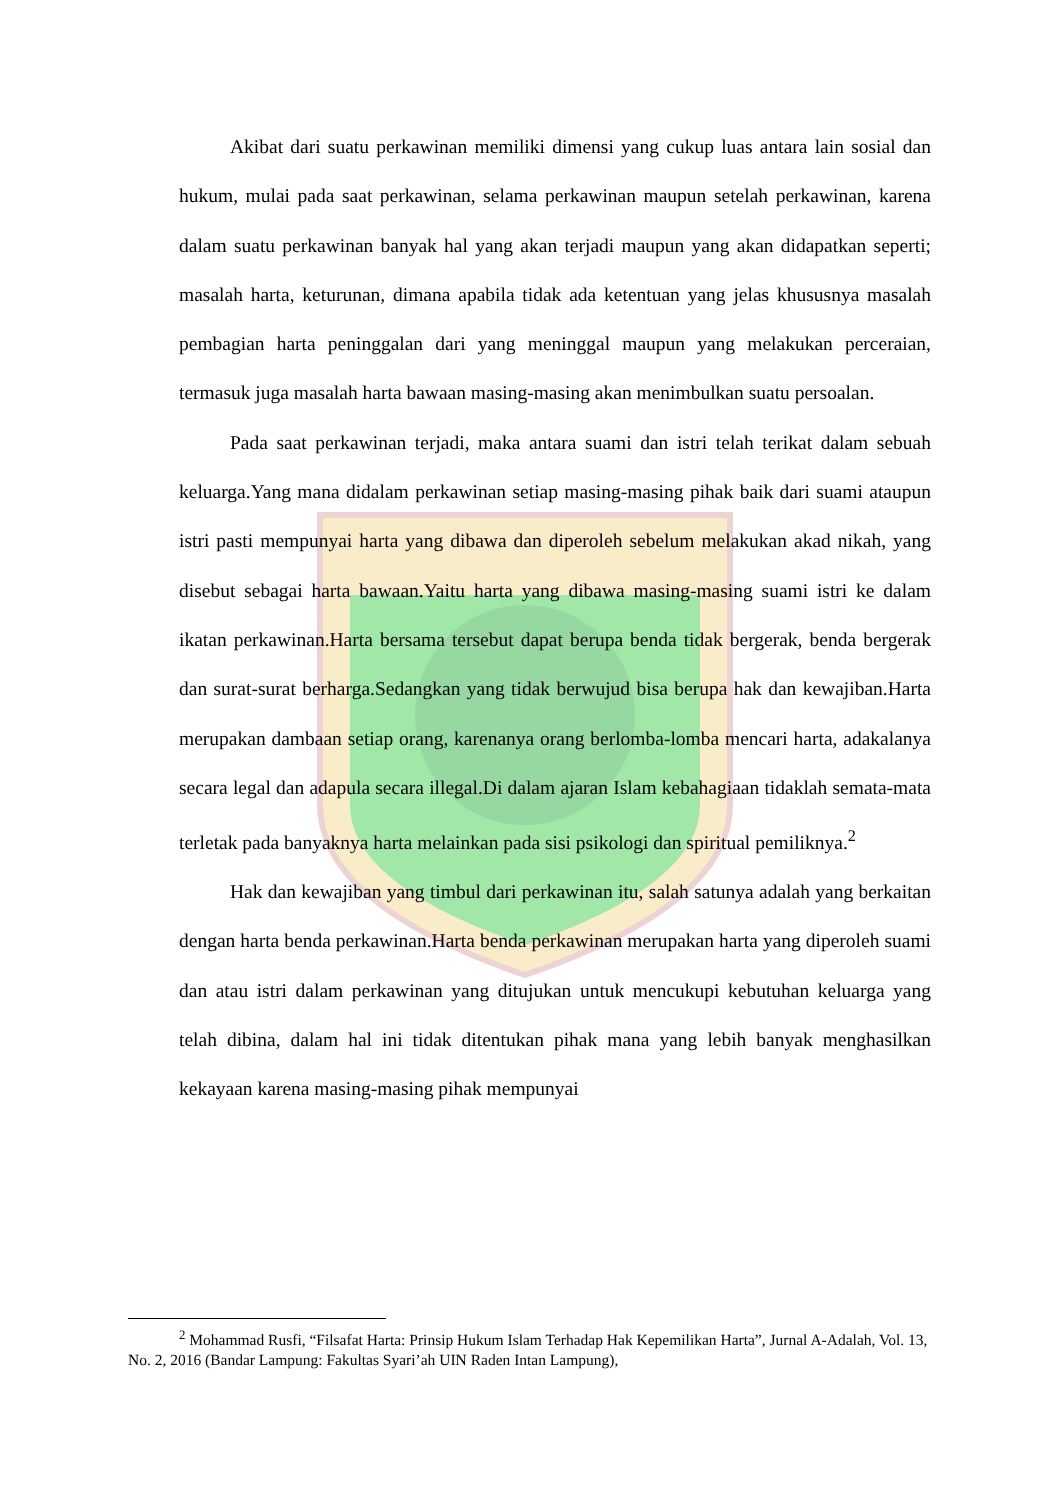Akibat dari suatu perkawinan memiliki dimensi yang cukup luas antara lain sosial dan hukum, mulai pada saat perkawinan, selama perkawinan maupun setelah perkawinan, karena dalam suatu perkawinan banyak hal yang akan terjadi maupun yang akan didapatkan seperti; masalah harta, keturunan, dimana apabila tidak ada ketentuan yang jelas khususnya masalah pembagian harta peninggalan dari yang meninggal maupun yang melakukan perceraian, termasuk juga masalah harta bawaan masing-masing akan menimbulkan suatu persoalan.
Pada saat perkawinan terjadi, maka antara suami dan istri telah terikat dalam sebuah keluarga.Yang mana didalam perkawinan setiap masing-masing pihak baik dari suami ataupun istri pasti mempunyai harta yang dibawa dan diperoleh sebelum melakukan akad nikah, yang disebut sebagai harta bawaan.Yaitu harta yang dibawa masing-masing suami istri ke dalam ikatan perkawinan.Harta bersama tersebut dapat berupa benda tidak bergerak, benda bergerak dan surat-surat berharga.Sedangkan yang tidak berwujud bisa berupa hak dan kewajiban.Harta merupakan dambaan setiap orang, karenanya orang berlomba-lomba mencari harta, adakalanya secara legal dan adapula secara illegal.Di dalam ajaran Islam kebahagiaan tidaklah semata-mata terletak pada banyaknya harta melainkan pada sisi psikologi dan spiritual pemiliknya.<sup>2</sup>
Hak dan kewajiban yang timbul dari perkawinan itu, salah satunya adalah yang berkaitan dengan harta benda perkawinan.Harta benda perkawinan merupakan harta yang diperoleh suami dan atau istri dalam perkawinan yang ditujukan untuk mencukupi kebutuhan keluarga yang telah dibina, dalam hal ini tidak ditentukan pihak mana yang lebih banyak menghasilkan kekayaan karena masing-masing pihak mempunyai
<sup>2</sup> Mohammad Rusfi, “Filsafat Harta: Prinsip Hukum Islam Terhadap Hak Kepemilikan Harta”, Jurnal A-Adalah, Vol. 13, No. 2, 2016 (Bandar Lampung: Fakultas Syari’ah UIN Raden Intan Lampung),